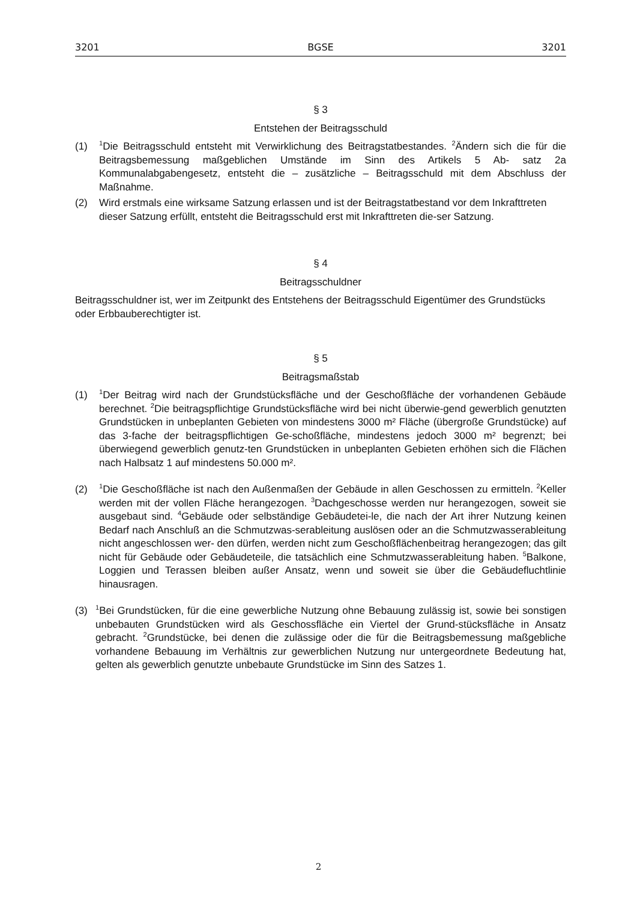3201 BGSE 3201
§ 3
Entstehen der Beitragsschuld
(1) <sup>1</sup>Die Beitragsschuld entsteht mit Verwirklichung des Beitragstatbestandes. <sup>2</sup>Ändern sich die für die Beitragsbemessung maßgeblichen Umstände im Sinn des Artikels 5 Ab- satz 2a Kommunalabgabengesetz, entsteht die – zusätzliche – Beitragsschuld mit dem Abschluss der Maßnahme.
(2) Wird erstmals eine wirksame Satzung erlassen und ist der Beitragstatbestand vor dem Inkrafttreten dieser Satzung erfüllt, entsteht die Beitragsschuld erst mit Inkrafttreten die-ser Satzung.
§ 4
Beitragsschuldner
Beitragsschuldner ist, wer im Zeitpunkt des Entstehens der Beitragsschuld Eigentümer des Grundstücks oder Erbbauberechtigter ist.
§ 5
Beitragsmaßstab
(1) <sup>1</sup>Der Beitrag wird nach der Grundstücksfläche und der Geschoßfläche der vorhandenen Gebäude berechnet. <sup>2</sup>Die beitragspflichtige Grundstücksfläche wird bei nicht überwie-gend gewerblich genutzten Grundstücken in unbeplanten Gebieten von mindestens 3000 m² Fläche (übergroße Grundstücke) auf das 3-fache der beitragspflichtigen Ge-schoßfläche, mindestens jedoch 3000 m² begrenzt; bei überwiegend gewerblich genutz-ten Grundstücken in unbeplanten Gebieten erhöhen sich die Flächen nach Halbsatz 1 auf mindestens 50.000 m².
(2) <sup>1</sup>Die Geschoßfläche ist nach den Außenmaßen der Gebäude in allen Geschossen zu ermitteln. <sup>2</sup>Keller werden mit der vollen Fläche herangezogen. <sup>3</sup>Dachgeschosse werden nur herangezogen, soweit sie ausgebaut sind. <sup>4</sup>Gebäude oder selbständige Gebäudetei-le, die nach der Art ihrer Nutzung keinen Bedarf nach Anschluß an die Schmutzwas-serableitung auslösen oder an die Schmutzwasserableitung nicht angeschlossen wer- den dürfen, werden nicht zum Geschoßflächenbeitrag herangezogen; das gilt nicht für Gebäude oder Gebäudeteile, die tatsächlich eine Schmutzwasserableitung haben. <sup>5</sup>Balkone, Loggien und Terassen bleiben außer Ansatz, wenn und soweit sie über die Gebäudefluchtlinie hinausragen.
(3) <sup>1</sup>Bei Grundstücken, für die eine gewerbliche Nutzung ohne Bebauung zulässig ist, sowie bei sonstigen unbebauten Grundstücken wird als Geschossfläche ein Viertel der Grund-stücksfläche in Ansatz gebracht. <sup>2</sup>Grundstücke, bei denen die zulässige oder die für die Beitragsbemessung maßgebliche vorhandene Bebauung im Verhältnis zur gewerblichen Nutzung nur untergeordnete Bedeutung hat, gelten als gewerblich genutzte unbebaute Grundstücke im Sinn des Satzes 1.
2